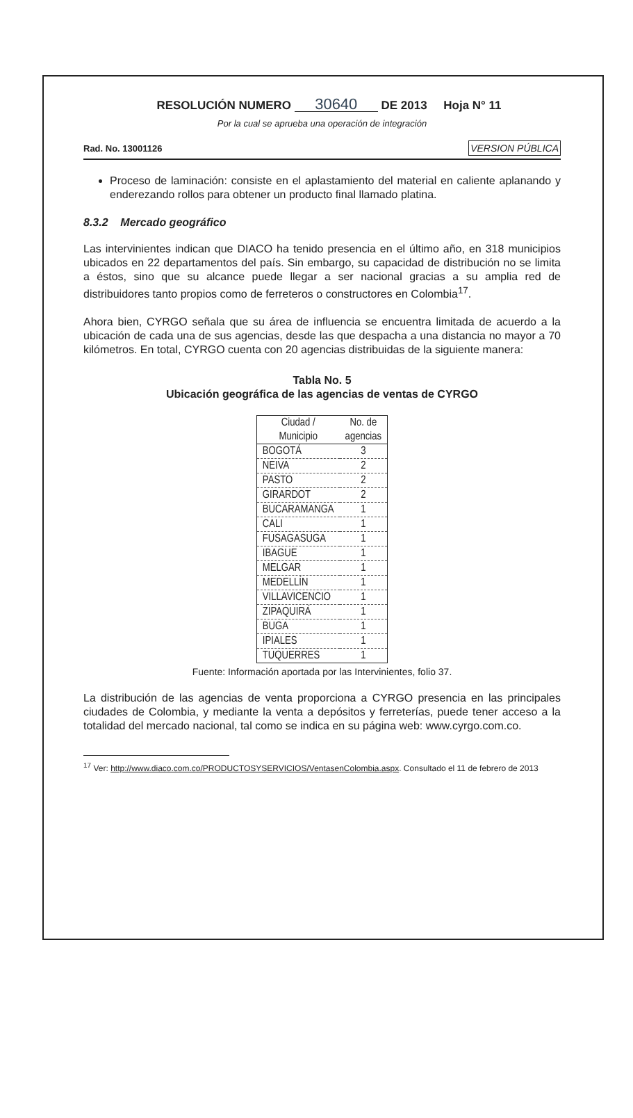RESOLUCIÓN NUMERO 30640 DE 2013 Hoja N° 11
Por la cual se aprueba una operación de integración
Rad. No. 13001126 VERSION PÚBLICA
Proceso de laminación: consiste en el aplastamiento del material en caliente aplanando y enderezando rollos para obtener un producto final llamado platina.
8.3.2 Mercado geográfico
Las intervinientes indican que DIACO ha tenido presencia en el último año, en 318 municipios ubicados en 22 departamentos del país. Sin embargo, su capacidad de distribución no se limita a éstos, sino que su alcance puede llegar a ser nacional gracias a su amplia red de distribuidores tanto propios como de ferreteros o constructores en Colombia<sup>17</sup>.
Ahora bien, CYRGO señala que su área de influencia se encuentra limitada de acuerdo a la ubicación de cada una de sus agencias, desde las que despacha a una distancia no mayor a 70 kilómetros. En total, CYRGO cuenta con 20 agencias distribuidas de la siguiente manera:
Tabla No. 5
Ubicación geográfica de las agencias de ventas de CYRGO
| Ciudad / Municipio | No. de agencias |
| --- | --- |
| BOGOTÁ | 3 |
| NEIVA | 2 |
| PASTO | 2 |
| GIRARDOT | 2 |
| BUCARAMANGA | 1 |
| CALI | 1 |
| FUSAGASUGA | 1 |
| IBAGUE | 1 |
| MELGAR | 1 |
| MEDELLÍN | 1 |
| VILLAVICENCIO | 1 |
| ZIPAQUIRÁ | 1 |
| BUGA | 1 |
| IPIALES | 1 |
| TUQUERRES | 1 |
Fuente: Información aportada por las Intervinientes, folio 37.
La distribución de las agencias de venta proporciona a CYRGO presencia en las principales ciudades de Colombia, y mediante la venta a depósitos y ferreterías, puede tener acceso a la totalidad del mercado nacional, tal como se indica en su página web: www.cyrgo.com.co.
<sup>17</sup> Ver: http://www.diaco.com.co/PRODUCTOSYSERVICIOS/VentasenColombia.aspx. Consultado el 11 de febrero de 2013